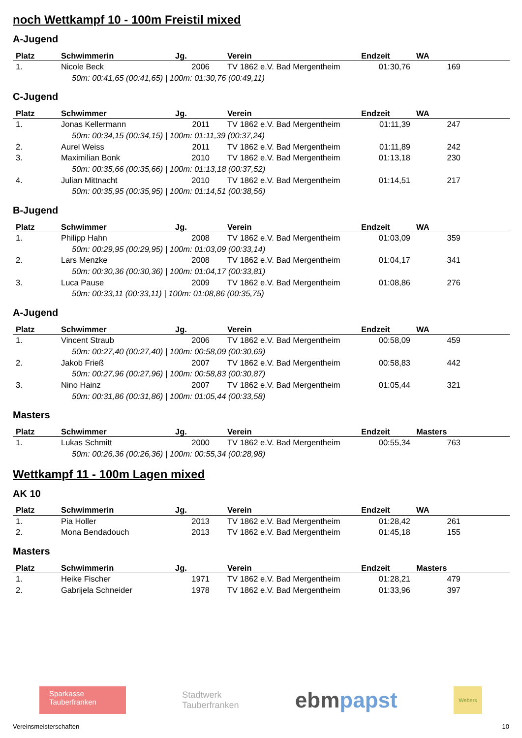noch Wettkampf 10 - 100m Freistil mixed
A-Jugend
| Platz | Schwimmerin | Jg. | Verein | Endzeit | WA |
| --- | --- | --- | --- | --- | --- |
| 1. | Nicole Beck | 2006 | TV 1862 e.V. Bad Mergentheim | 01:30,76 | 169 |
| 50m: 00:41,65 (00:41,65) / 100m: 01:30,76 (00:49,11) | | | | | |
C-Jugend
| Platz | Schwimmer | Jg. | Verein | Endzeit | WA |
| --- | --- | --- | --- | --- | --- |
| 1. | Jonas Kellermann | 2011 | TV 1862 e.V. Bad Mergentheim | 01:11,39 | 247 |
| 50m: 00:34,15 (00:34,15) / 100m: 01:11,39 (00:37,24) | | | | | |
| 2. | Aurel Weiss | 2011 | TV 1862 e.V. Bad Mergentheim | 01:11,89 | 242 |
| 3. | Maximilian Bonk | 2010 | TV 1862 e.V. Bad Mergentheim | 01:13,18 | 230 |
| 50m: 00:35,66 (00:35,66) / 100m: 01:13,18 (00:37,52) | | | | | |
| 4. | Julian Mittnacht | 2010 | TV 1862 e.V. Bad Mergentheim | 01:14,51 | 217 |
| 50m: 00:35,95 (00:35,95) / 100m: 01:14,51 (00:38,56) | | | | | |
B-Jugend
| Platz | Schwimmer | Jg. | Verein | Endzeit | WA |
| --- | --- | --- | --- | --- | --- |
| 1. | Philipp Hahn | 2008 | TV 1862 e.V. Bad Mergentheim | 01:03,09 | 359 |
| 50m: 00:29,95 (00:29,95) / 100m: 01:03,09 (00:33,14) | | | | | |
| 2. | Lars Menzke | 2008 | TV 1862 e.V. Bad Mergentheim | 01:04,17 | 341 |
| 50m: 00:30,36 (00:30,36) / 100m: 01:04,17 (00:33,81) | | | | | |
| 3. | Luca Pause | 2009 | TV 1862 e.V. Bad Mergentheim | 01:08,86 | 276 |
| 50m: 00:33,11 (00:33,11) / 100m: 01:08,86 (00:35,75) | | | | | |
A-Jugend
| Platz | Schwimmer | Jg. | Verein | Endzeit | WA |
| --- | --- | --- | --- | --- | --- |
| 1. | Vincent Straub | 2006 | TV 1862 e.V. Bad Mergentheim | 00:58,09 | 459 |
| 50m: 00:27,40 (00:27,40) / 100m: 00:58,09 (00:30,69) | | | | | |
| 2. | Jakob Frieß | 2007 | TV 1862 e.V. Bad Mergentheim | 00:58,83 | 442 |
| 50m: 00:27,96 (00:27,96) / 100m: 00:58,83 (00:30,87) | | | | | |
| 3. | Nino Hainz | 2007 | TV 1862 e.V. Bad Mergentheim | 01:05,44 | 321 |
| 50m: 00:31,86 (00:31,86) / 100m: 01:05,44 (00:33,58) | | | | | |
Masters
| Platz | Schwimmer | Jg. | Verein | Endzeit | Masters |
| --- | --- | --- | --- | --- | --- |
| 1. | Lukas Schmitt | 2000 | TV 1862 e.V. Bad Mergentheim | 00:55,34 | 763 |
| 50m: 00:26,36 (00:26,36) / 100m: 00:55,34 (00:28,98) | | | | | |
Wettkampf 11 - 100m Lagen mixed
AK 10
| Platz | Schwimmerin | Jg. | Verein | Endzeit | WA |
| --- | --- | --- | --- | --- | --- |
| 1. | Pia Holler | 2013 | TV 1862 e.V. Bad Mergentheim | 01:28,42 | 261 |
| 2. | Mona Bendadouch | 2013 | TV 1862 e.V. Bad Mergentheim | 01:45,18 | 155 |
Masters
| Platz | Schwimmerin | Jg. | Verein | Endzeit | Masters |
| --- | --- | --- | --- | --- | --- |
| 1. | Heike Fischer | 1971 | TV 1862 e.V. Bad Mergentheim | 01:28,21 | 479 |
| 2. | Gabrijela Schneider | 1978 | TV 1862 e.V. Bad Mergentheim | 01:33,96 | 397 |
Sparkasse
Tauberfranken
Stadtwerk
Tauberfranken
ebmpapst
Webers
Vereinsmeisterschaften 10